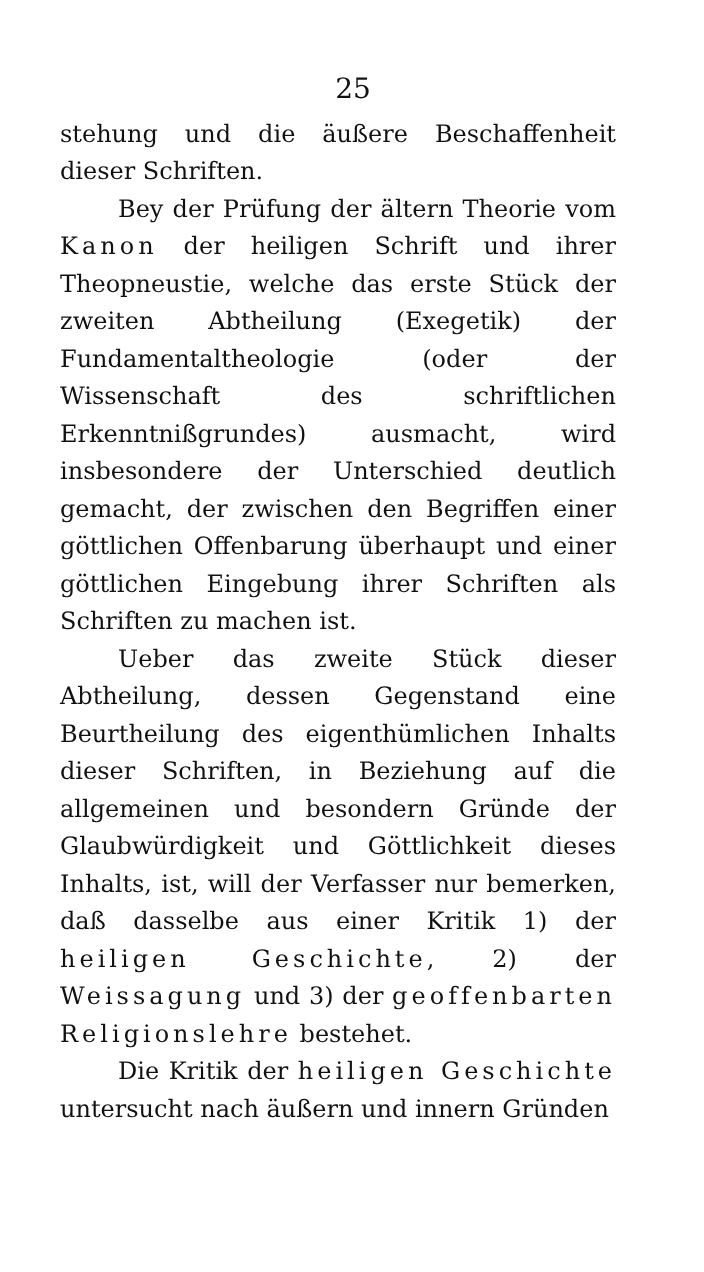25
stehung und die äußere Beschaffenheit dieser Schriften.
Bey der Prüfung der ältern Theorie vom Kanon der heiligen Schrift und ihrer Theopneustie, welche das erste Stück der zweiten Abtheilung (Exegetik) der Fundamentaltheologie (oder der Wissenschaft des schriftlichen Erkenntnißgrundes) ausmacht, wird insbesondere der Unterschied deutlich gemacht, der zwischen den Begriffen einer göttlichen Offenbarung überhaupt und einer göttlichen Eingebung ihrer Schriften als Schriften zu machen ist.
Ueber das zweite Stück dieser Abtheilung, dessen Gegenstand eine Beurtheilung des eigenthümlichen Inhalts dieser Schriften, in Beziehung auf die allgemeinen und besondern Gründe der Glaubwürdigkeit und Göttlichkeit dieses Inhalts, ist, will der Verfasser nur bemerken, daß dasselbe aus einer Kritik 1) der heiligen Geschichte, 2) der Weissagung und 3) der geoffenbarten Religionslehre bestehet.
Die Kritik der heiligen Geschichte untersucht nach äußern und innern Gründen